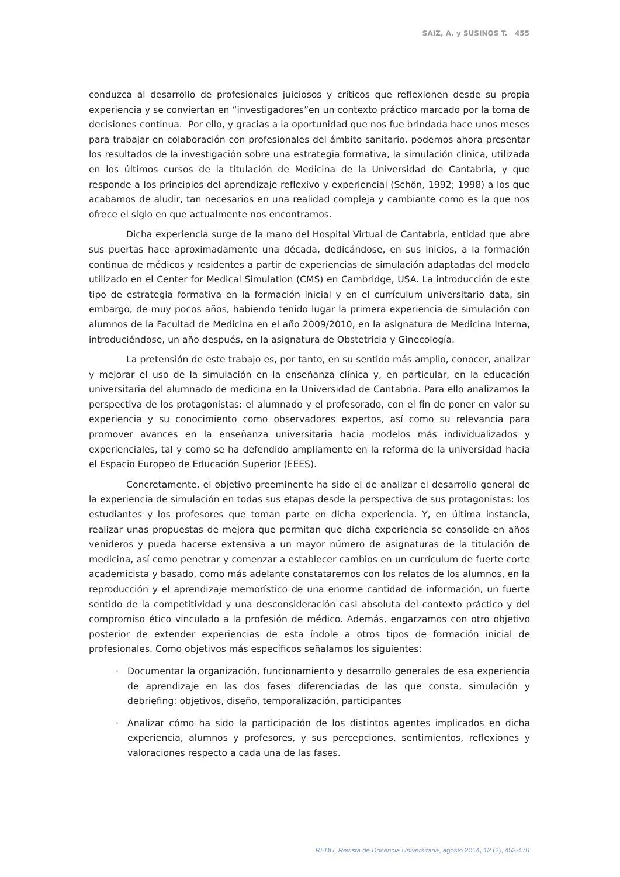SAIZ, A. y SUSINOS T. 455
conduzca al desarrollo de profesionales juiciosos y críticos que reflexionen desde su propia experiencia y se conviertan en “investigadores”en un contexto práctico marcado por la toma de decisiones continua. Por ello, y gracias a la oportunidad que nos fue brindada hace unos meses para trabajar en colaboración con profesionales del ámbito sanitario, podemos ahora presentar los resultados de la investigación sobre una estrategia formativa, la simulación clínica, utilizada en los últimos cursos de la titulación de Medicina de la Universidad de Cantabria, y que responde a los principios del aprendizaje reflexivo y experiencial (Schön, 1992; 1998) a los que acabamos de aludir, tan necesarios en una realidad compleja y cambiante como es la que nos ofrece el siglo en que actualmente nos encontramos.
Dicha experiencia surge de la mano del Hospital Virtual de Cantabria, entidad que abre sus puertas hace aproximadamente una década, dedicándose, en sus inicios, a la formación continua de médicos y residentes a partir de experiencias de simulación adaptadas del modelo utilizado en el Center for Medical Simulation (CMS) en Cambridge, USA. La introducción de este tipo de estrategia formativa en la formación inicial y en el currículum universitario data, sin embargo, de muy pocos años, habiendo tenido lugar la primera experiencia de simulación con alumnos de la Facultad de Medicina en el año 2009/2010, en la asignatura de Medicina Interna, introduciéndose, un año después, en la asignatura de Obstetricia y Ginecología.
La pretensión de este trabajo es, por tanto, en su sentido más amplio, conocer, analizar y mejorar el uso de la simulación en la enseñanza clínica y, en particular, en la educación universitaria del alumnado de medicina en la Universidad de Cantabria. Para ello analizamos la perspectiva de los protagonistas: el alumnado y el profesorado, con el fin de poner en valor su experiencia y su conocimiento como observadores expertos, así como su relevancia para promover avances en la enseñanza universitaria hacia modelos más individualizados y experienciales, tal y como se ha defendido ampliamente en la reforma de la universidad hacia el Espacio Europeo de Educación Superior (EEES).
Concretamente, el objetivo preeminente ha sido el de analizar el desarrollo general de la experiencia de simulación en todas sus etapas desde la perspectiva de sus protagonistas: los estudiantes y los profesores que toman parte en dicha experiencia. Y, en última instancia, realizar unas propuestas de mejora que permitan que dicha experiencia se consolide en años venideros y pueda hacerse extensiva a un mayor número de asignaturas de la titulación de medicina, así como penetrar y comenzar a establecer cambios en un currículum de fuerte corte academicista y basado, como más adelante constataremos con los relatos de los alumnos, en la reproducción y el aprendizaje memorístico de una enorme cantidad de información, un fuerte sentido de la competitividad y una desconsideración casi absoluta del contexto práctico y del compromiso ético vinculado a la profesión de médico. Además, engarzamos con otro objetivo posterior de extender experiencias de esta índole a otros tipos de formación inicial de profesionales. Como objetivos más específicos señalamos los siguientes:
· Documentar la organización, funcionamiento y desarrollo generales de esa experiencia de aprendizaje en las dos fases diferenciadas de las que consta, simulación y debriefing: objetivos, diseño, temporalización, participantes
· Analizar cómo ha sido la participación de los distintos agentes implicados en dicha experiencia, alumnos y profesores, y sus percepciones, sentimientos, reflexiones y valoraciones respecto a cada una de las fases.
REDU. Revista de Docencia Universitaria, agosto 2014, 12 (2), 453-476